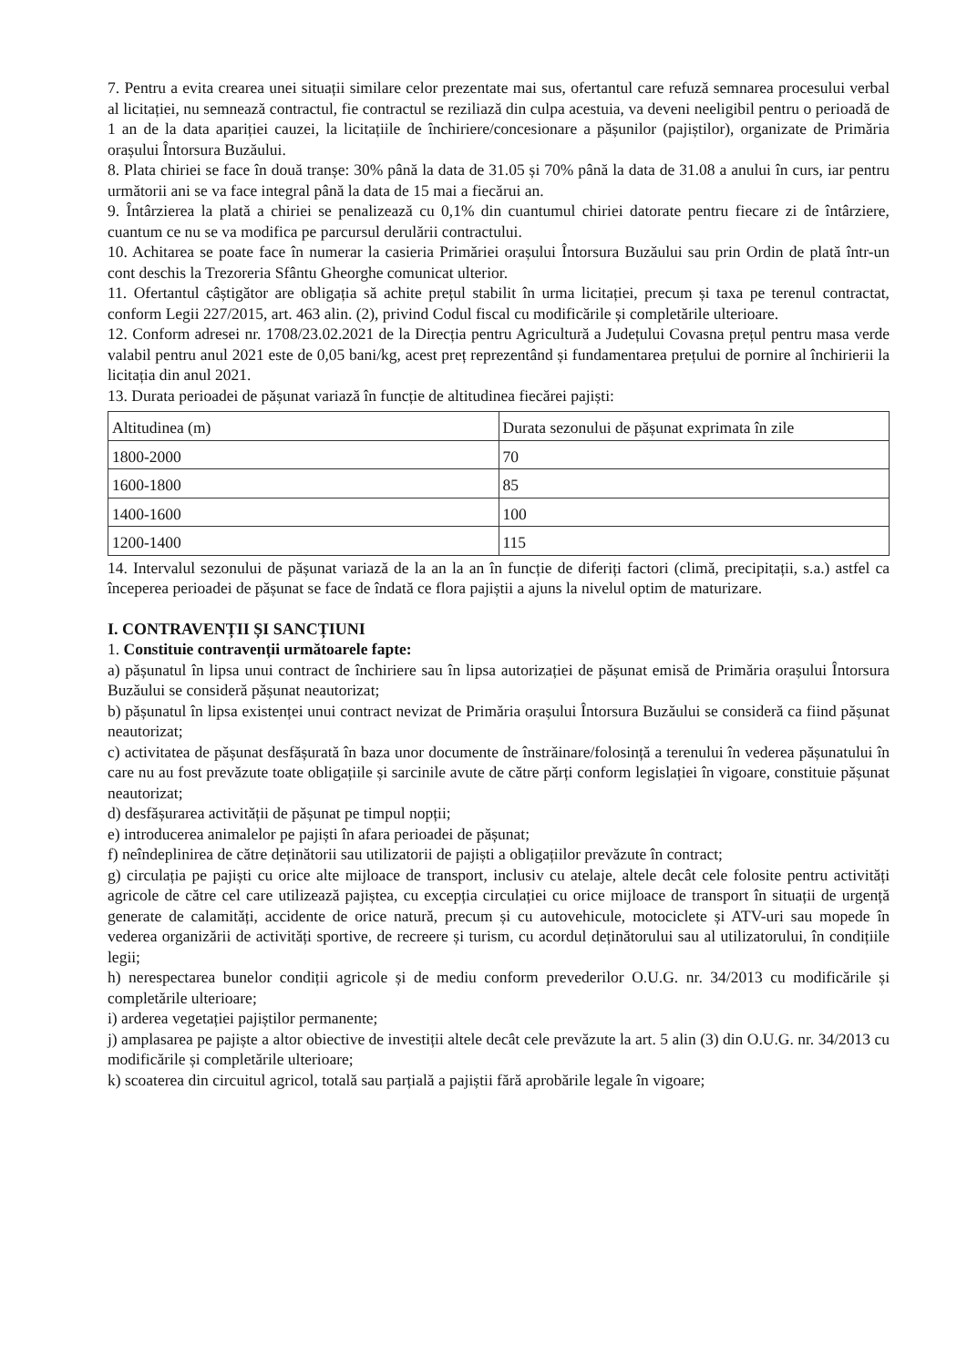7. Pentru a evita crearea unei situații similare celor prezentate mai sus, ofertantul care refuză semnarea procesului verbal al licitației, nu semnează contractul, fie contractul se reziliază din culpa acestuia, va deveni neeligibil pentru o perioadă de 1 an de la data apariției cauzei, la licitațiile de închiriere/concesionare a pășunilor (pajiștilor), organizate de Primăria orașului Întorsura Buzăului.
8. Plata chiriei se face în două tranșe: 30% până la data de 31.05 și 70% până la data de 31.08 a anului în curs, iar pentru următorii ani se va face integral până la data de 15 mai a fiecărui an.
9. Întârzierea la plată a chiriei se penalizează cu 0,1% din cuantumul chiriei datorate pentru fiecare zi de întârziere, cuantum ce nu se va modifica pe parcursul derulării contractului.
10. Achitarea se poate face în numerar la casieria Primăriei orașului Întorsura Buzăului sau prin Ordin de plată într-un cont deschis la Trezoreria Sfântu Gheorghe comunicat ulterior.
11. Ofertantul câștigător are obligația să achite prețul stabilit în urma licitației, precum și taxa pe terenul contractat, conform Legii 227/2015, art. 463 alin. (2), privind Codul fiscal cu modificările și completările ulterioare.
12. Conform adresei nr. 1708/23.02.2021 de la Direcția pentru Agricultură a Județului Covasna prețul pentru masa verde valabil pentru anul 2021 este de 0,05 bani/kg, acest preț reprezentând și fundamentarea prețului de pornire al închirierii la licitația din anul 2021.
13. Durata perioadei de pășunat variază în funcție de altitudinea fiecărei pajiști:
| Altitudinea (m) | Durata sezonului de pășunat exprimata în zile |
| 1800-2000 | 70 |
| 1600-1800 | 85 |
| 1400-1600 | 100 |
| 1200-1400 | 115 |
14. Intervalul sezonului de pășunat variază de la an la an în funcție de diferiți factori (climă, precipitații, s.a.) astfel ca începerea perioadei de pășunat se face de îndată ce flora pajiștii a ajuns la nivelul optim de maturizare.
I. CONTRAVENȚII ȘI SANCȚIUNI
1. Constituie contravenții următoarele fapte:
a) pășunatul în lipsa unui contract de închiriere sau în lipsa autorizației de pășunat emisă de Primăria orașului Întorsura Buzăului se consideră pășunat neautorizat;
b) pășunatul în lipsa existenței unui contract nevizat de Primăria orașului Întorsura Buzăului se consideră ca fiind pășunat neautorizat;
c) activitatea de pășunat desfășurată în baza unor documente de înstrăinare/folosință a terenului în vederea pășunatului în care nu au fost prevăzute toate obligațiile și sarcinile avute de către părți conform legislației în vigoare, constituie pășunat neautorizat;
d) desfășurarea activității de pășunat pe timpul nopții;
e) introducerea animalelor pe pajiști în afara perioadei de pășunat;
f) neîndeplinirea de către deținătorii sau utilizatorii de pajiști a obligațiilor prevăzute în contract;
g) circulația pe pajiști cu orice alte mijloace de transport, inclusiv cu atelaje, altele decât cele folosite pentru activități agricole de către cel care utilizează pajiștea, cu excepția circulației cu orice mijloace de transport în situații de urgență generate de calamități, accidente de orice natură, precum și cu autovehicule, motociclete și ATV-uri sau mopede în vederea organizării de activități sportive, de recreere și turism, cu acordul deținătorului sau al utilizatorului, în condițiile legii;
h) nerespectarea bunelor condiții agricole și de mediu conform prevederilor O.U.G. nr. 34/2013 cu modificările și completările ulterioare;
i) arderea vegetației pajiștilor permanente;
j) amplasarea pe pajiște a altor obiective de investiții altele decât cele prevăzute la art. 5 alin (3) din O.U.G. nr. 34/2013 cu modificările și completările ulterioare;
k) scoaterea din circuitul agricol, totală sau parțială a pajiștii fără aprobările legale în vigoare;